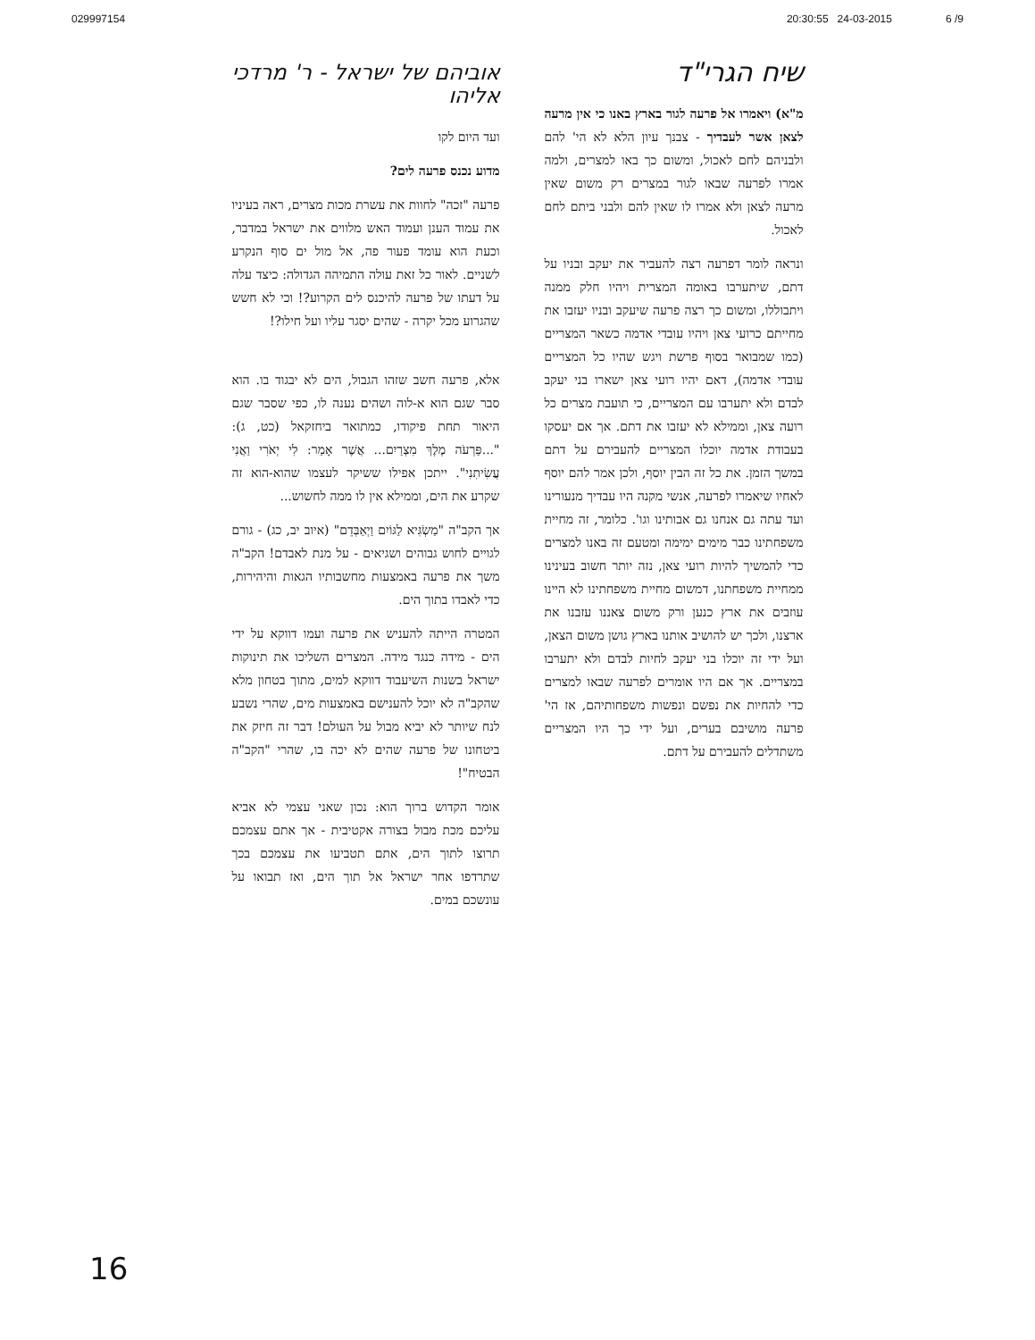029997154 20:30:55 24-03-2015 6 /9
שיח הגרי"ד
מ"א) ויאמרו אל פרעה לגור בארץ באנו כי אין מרעה לצאן אשר לעבדיך - צבנך עיון הלא לא הי' להם ולבניהם לחם לאכול, ומשום כך באו למצרים, ולמה אמרו לפרעה שבאו לגור במצרים רק משום שאין מרעה לצאן ולא אמרו לו שאין להם ולבני ביתם לחם לאכול.
ונראה לומר דפרעה רצה להעביר את יעקב ובניו על דתם, שיתערבו באומה המצרית ויהיו חלק ממנה ויתבוללו, ומשום כך רצה פרעה שיעקב ובניו יעזבו את מחייתם כרועי צאן ויהיו עובדי אדמה כשאר המצריים (כמו שמבואר בסוף פרשת ויגש שהיו כל המצריים עובדי אדמה), דאם יהיו רועי צאן ישארו בני יעקב לבדם ולא יתערבו עם המצריים, כי תועבת מצרים כל רועה צאן, וממילא לא יעזבו את דתם. אך אם יעסקו בעבודת אדמה יוכלו המצריים להעבירם על דתם במשך הזמן. את כל זה הבין יוסף, ולכן אמר להם יוסף לאחיו שיאמרו לפרעה, אנשי מקנה היו עבדיך מנעורינו ועד עתה גם אנחנו גם אבותינו וגו'. כלומר, זה מחיית משפחתינו כבר מימים ימימה ומטעם זה באנו למצרים כדי להמשיך להיות רועי צאן, נזה יותר חשוב בעינינו ממחיית משפחתנו, דמשום מחיית משפחתינו לא היינו עוזבים את ארץ כנען ורק משום צאננו עזבנו את ארצנו, ולכך יש להושיב אותנו בארץ גושן משום הצאן, ועל ידי זה יוכלו בני יעקב לחיות לבדם ולא יתערבו במצריים. אך אם היו אומרים לפרעה שבאו למצרים כדי להחיות את נפשם ונפשות משפחותיהם, אז הי' פרעה מושיבם בערים, ועל ידי כך היו המצריים משתדלים להעבירם על דתם.
אוביהם של ישראל - ר' מרדכי אליהו
ועד היום לקו
מדוע נכנס פרעה לים?
פרעה "זכה" לחוות את עשרת מכות מצרים, ראה בעיניו את עמוד הענן ועמוד האש מלווים את ישראל במדבר, וכעת הוא עומד פעור פה, אל מול ים סוף הנקרע לשניים. לאור כל זאת עולה התמיהה הגדולה: כיצד עלה על דעתו של פרעה להיכנס לים הקרוע?! וכי לא חשש שהגרוע מכל יקרה - שהים יסגר עליו ועל חילו?!
אלא, פרעה חשב שזהו הגבול, הים לא יבגוד בו. הוא סבר שגם הוא א-לוה ושהים נענה לו, כפי שסבר שגם היאור תחת פיקודו, כמתואר ביחזקאל (כט, ג): "...פַּרְעֹה מֶלֶךְ מִצְרַיִם... אֲשֶׁר אָמַר: לִי יְאֹרִי וַאֲנִי עֲשִׂיתִנִי". ייתכן אפילו ששיקר לעצמו שהוא-הוא זה שקרע את הים, וממילא אין לו ממה לחשוש...
אך הקב"ה "מַשְׂגִּיא לַגּוֹיִם וַיְאַבְּדֵם" (איוב יב, כג) - גורם לגויים לחוש גבוהים ושגיאים - על מנת לאבדם! הקב"ה משך את פרעה באמצעות מחשבותיו הגאות והיהירות, כדי לאבדו בתוך הים.
המטרה הייתה להעניש את פרעה ועמו דווקא על ידי הים - מידה כנגד מידה. המצרים השליכו את תינוקות ישראל בשנות השיעבוד דווקא למים, מתוך בטחון מלא שהקב"ה לא יוכל להענישם באמצעות מים, שהרי נשבע לנח שיותר לא יביא מבול על העולם! דבר זה חיזק את ביטחונו של פרעה שהים לא יכה בו, שהרי "הקב"ה הבטיח"!
אומר הקדוש ברוך הוא: נכון שאני עצמי לא אביא עליכם מכת מבול בצורה אקטיבית - אך אתם עצמכם תרוצו לתוך הים, אתם תטביעו את עצמכם בכך שתרדפו אחר ישראל אל תוך הים, ואז תבואו על עונשכם במים.
16